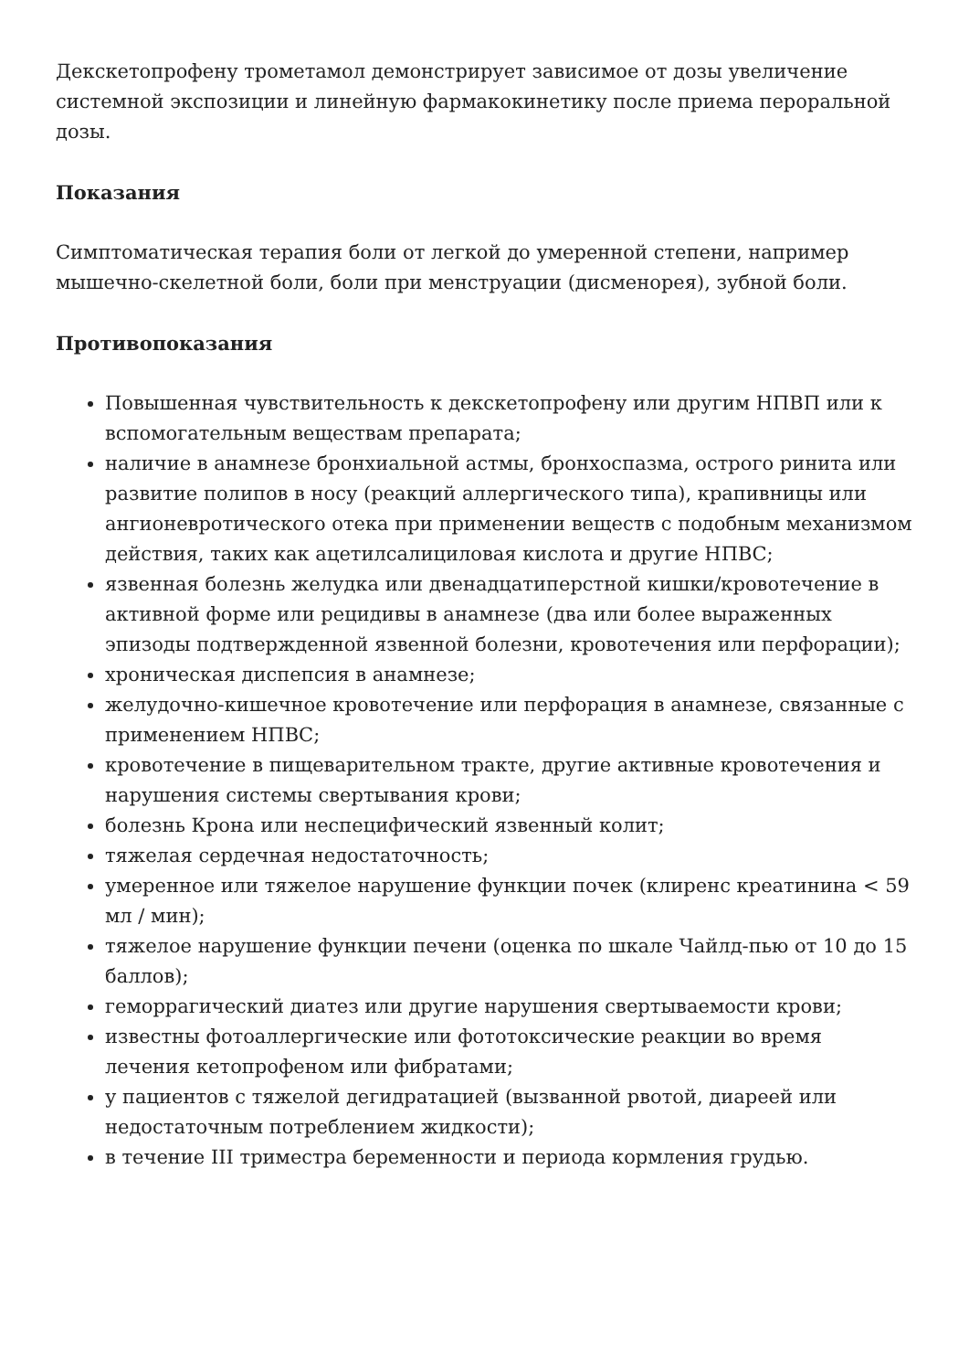Декскетопрофену трометамол демонстрирует зависимое от дозы увеличение системной экспозиции и линейную фармакокинетику после приема пероральной дозы.
Показания
Симптоматическая терапия боли от легкой до умеренной степени, например мышечно-скелетной боли, боли при менструации (дисменорея), зубной боли.
Противопоказания
Повышенная чувствительность к декскетопрофену или другим НПВП или к вспомогательным веществам препарата;
наличие в анамнезе бронхиальной астмы, бронхоспазма, острого ринита или развитие полипов в носу (реакций аллергического типа), крапивницы или ангионевротического отека при применении веществ с подобным механизмом действия, таких как ацетилсалициловая кислота и другие НПВС;
язвенная болезнь желудка или двенадцатиперстной кишки/кровотечение в активной форме или рецидивы в анамнезе (два или более выраженных эпизоды подтвержденной язвенной болезни, кровотечения или перфорации);
хроническая диспепсия в анамнезе;
желудочно-кишечное кровотечение или перфорация в анамнезе, связанные с применением НПВС;
кровотечение в пищеварительном тракте, другие активные кровотечения и нарушения системы свертывания крови;
болезнь Крона или неспецифический язвенный колит;
тяжелая сердечная недостаточность;
умеренное или тяжелое нарушение функции почек (клиренс креатинина < 59 мл / мин);
тяжелое нарушение функции печени (оценка по шкале Чайлд-пью от 10 до 15 баллов);
геморрагический диатез или другие нарушения свертываемости крови;
известны фотоаллергические или фототоксические реакции во время лечения кетопрофеном или фибратами;
у пациентов с тяжелой дегидратацией (вызванной рвотой, диареей или недостаточным потреблением жидкости);
в течение III триместра беременности и периода кормления грудью.